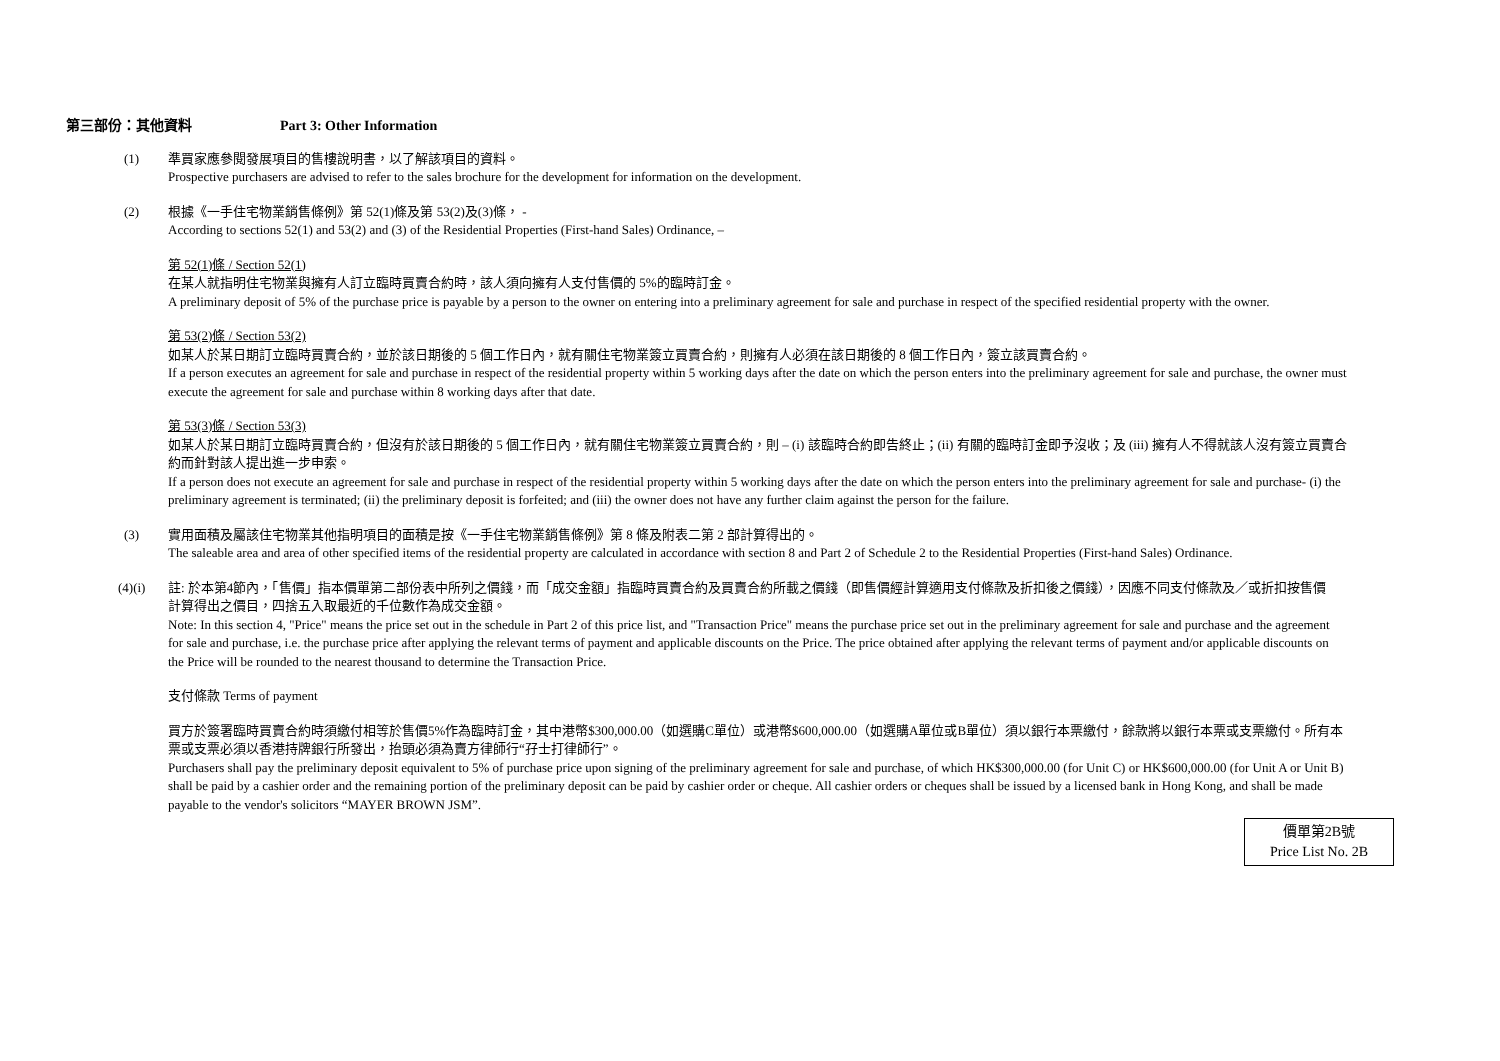第三部份：其他資料 Part 3: Other Information
(1) 準買家應參閱發展項目的售樓說明書，以了解該項目的資料。
Prospective purchasers are advised to refer to the sales brochure for the development for information on the development.
(2) 根據《一手住宅物業銷售條例》第 52(1)條及第 53(2)及(3)條， -
According to sections 52(1) and 53(2) and (3) of the Residential Properties (First-hand Sales) Ordinance, –
第 52(1)條 / Section 52(1)
在某人就指明住宅物業與擁有人訂立臨時買賣合約時，該人須向擁有人支付售價的 5%的臨時訂金。
A preliminary deposit of 5% of the purchase price is payable by a person to the owner on entering into a preliminary agreement for sale and purchase in respect of the specified residential property with the owner.
第 53(2)條 / Section 53(2)
如某人於某日期訂立臨時買賣合約，並於該日期後的 5 個工作日內，就有關住宅物業簽立買賣合約，則擁有人必須在該日期後的 8 個工作日內，簽立該買賣合約。
If a person executes an agreement for sale and purchase in respect of the residential property within 5 working days after the date on which the person enters into the preliminary agreement for sale and purchase, the owner must execute the agreement for sale and purchase within 8 working days after that date.
第 53(3)條 / Section 53(3)
如某人於某日期訂立臨時買賣合約，但沒有於該日期後的 5 個工作日內，就有關住宅物業簽立買賣合約，則 – (i) 該臨時合約即告終止；(ii) 有關的臨時訂金即予沒收；及 (iii) 擁有人不得就該人沒有簽立買賣合約而針對該人提出進一步申索。
If a person does not execute an agreement for sale and purchase in respect of the residential property within 5 working days after the date on which the person enters into the preliminary agreement for sale and purchase- (i) the preliminary agreement is terminated; (ii) the preliminary deposit is forfeited; and (iii) the owner does not have any further claim against the person for the failure.
(3) 實用面積及屬該住宅物業其他指明項目的面積是按《一手住宅物業銷售條例》第 8 條及附表二第 2 部計算得出的。
The saleable area and area of other specified items of the residential property are calculated in accordance with section 8 and Part 2 of Schedule 2 to the Residential Properties (First-hand Sales) Ordinance.
(4)(i) 註: 於本第4節內，「售價」指本價單第二部份表中所列之價錢，而「成交金額」指臨時買賣合約及買賣合約所載之價錢（即售價經計算適用支付條款及折扣後之價錢），因應不同支付條款及／或折扣按售價計算得出之價目，四捨五入取最近的千位數作為成交金額。
Note: In this section 4, "Price" means the price set out in the schedule in Part 2 of this price list, and "Transaction Price" means the purchase price set out in the preliminary agreement for sale and purchase and the agreement for sale and purchase, i.e. the purchase price after applying the relevant terms of payment and applicable discounts on the Price. The price obtained after applying the relevant terms of payment and/or applicable discounts on the Price will be rounded to the nearest thousand to determine the Transaction Price.
支付條款 Terms of payment
買方於簽署臨時買賣合約時須繳付相等於售價5%作為臨時訂金，其中港幣$300,000.00（如選購C單位）或港幣$600,000.00（如選購A單位或B單位）須以銀行本票繳付，餘款將以銀行本票或支票繳付。所有本票或支票必須以香港持牌銀行所發出，抬頭必須為賣方律師行“孖士打律師行”。
Purchasers shall pay the preliminary deposit equivalent to 5% of purchase price upon signing of the preliminary agreement for sale and purchase, of which HK$300,000.00 (for Unit C) or HK$600,000.00 (for Unit A or Unit B) shall be paid by a cashier order and the remaining portion of the preliminary deposit can be paid by cashier order or cheque. All cashier orders or cheques shall be issued by a licensed bank in Hong Kong, and shall be made payable to the vendor's solicitors “MAYER BROWN JSM”.
價單第2B號
Price List No. 2B